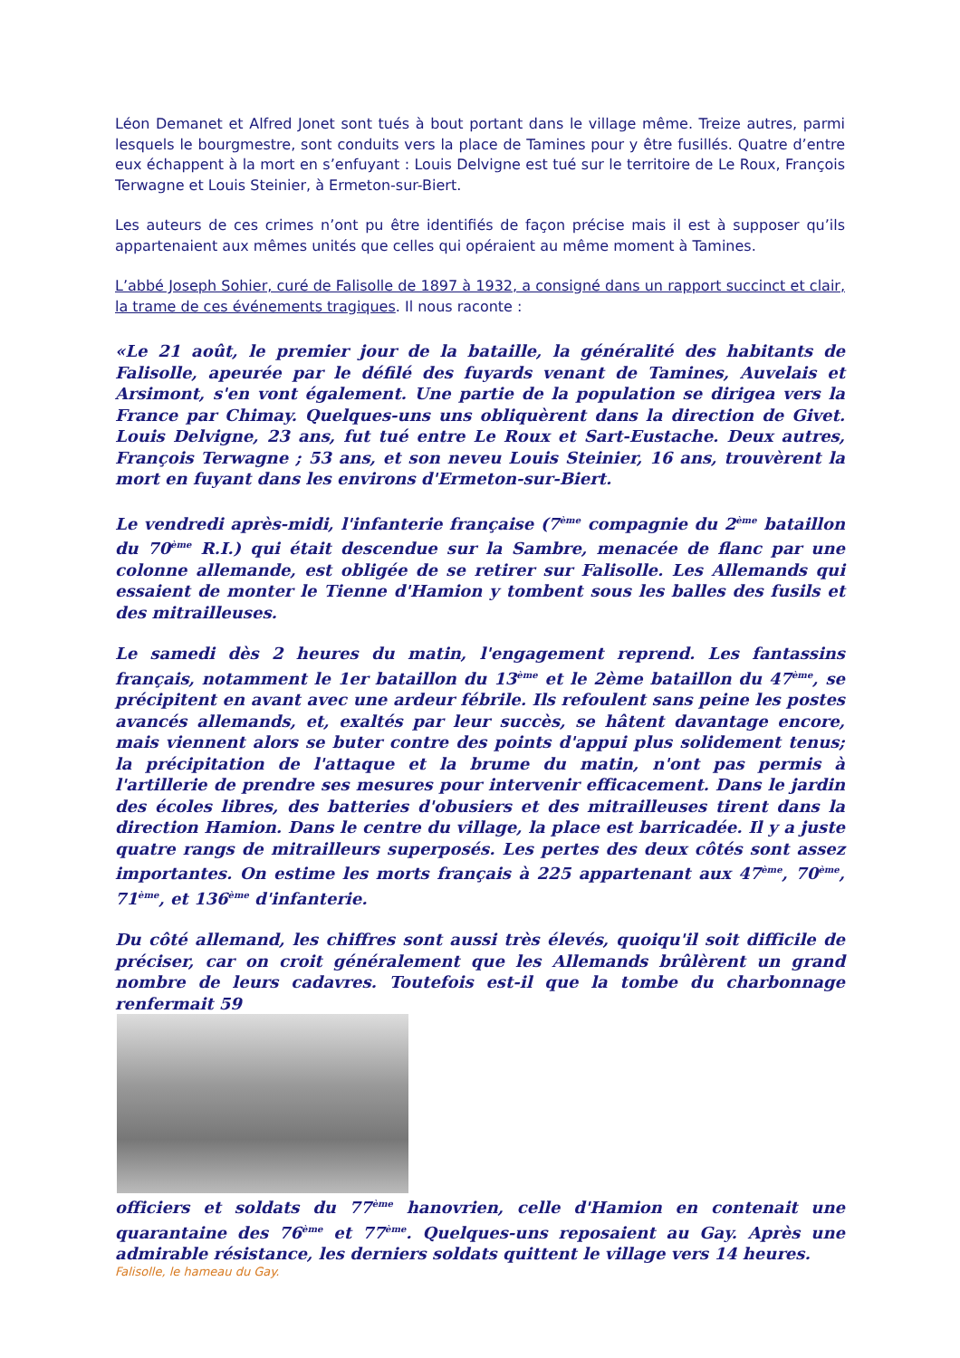Léon Demanet et Alfred Jonet sont tués à bout portant dans le village même. Treize autres, parmi lesquels le bourgmestre, sont conduits vers la place de Tamines pour y être fusillés. Quatre d’entre eux échappent à la mort en s’enfuyant : Louis Delvigne est tué sur le territoire de Le Roux, François Terwagne et Louis Steinier, à Ermeton-sur-Biert.
Les auteurs de ces crimes n’ont pu être identifiés de façon précise mais il est à supposer qu’ils appartenaient aux mêmes unités que celles qui opéraient au même moment à Tamines.
L’abbé Joseph Sohier, curé de Falisolle de 1897 à 1932, a consigné dans un rapport succinct et clair, la trame de ces événements tragiques. Il nous raconte :
«Le 21 août, le premier jour de la bataille, la généralité des habitants de Falisolle, apeurée par le défilé des fuyards venant de Tamines, Auvelais et Arsimont, s'en vont également. Une partie de la population se dirigea vers la France par Chimay. Quelques-uns uns obliquèrent dans la direction de Givet. Louis Delvigne, 23 ans, fut tué entre Le Roux et Sart-Eustache. Deux autres, François Terwagne ; 53 ans, et son neveu Louis Steinier, 16 ans, trouvèrent la mort en fuyant dans les environs d'Ermeton-sur-Biert.
Le vendredi après-midi, l'infanterie française (7<sup>ème</sup> compagnie du 2<sup>ème</sup> bataillon du 70<sup>ème</sup> R.I.) qui était descendue sur la Sambre, menacée de flanc par une colonne allemande, est obligée de se retirer sur Falisolle. Les Allemands qui essaient de monter le Tienne d'Hamion y tombent sous les balles des fusils et des mitrailleuses.
Le samedi dès 2 heures du matin, l'engagement reprend. Les fantassins français, notamment le 1er bataillon du 13<sup>ème</sup> et le 2ème bataillon du 47<sup>ème</sup>, se précipitent en avant avec une ardeur fébrile. Ils refoulent sans peine les postes avancés allemands, et, exaltés par leur succès, se hâtent davantage encore, mais viennent alors se buter contre des points d'appui plus solidement tenus; la précipitation de l'attaque et la brume du matin, n'ont pas permis à l'artillerie de prendre ses mesures pour intervenir efficacement. Dans le jardin des écoles libres, des batteries d'obusiers et des mitrailleuses tirent dans la direction Hamion. Dans le centre du village, la place est barricadée. Il y a juste quatre rangs de mitrailleurs superposés. Les pertes des deux côtés sont assez importantes. On estime les morts français à 225 appartenant aux 47<sup>ème</sup>, 70<sup>ème</sup>, 71<sup>ème</sup>, et 136<sup>ème</sup> d'infanterie.
Du côté allemand, les chiffres sont aussi très élevés, quoiqu'il soit difficile de préciser, car on croit généralement que les Allemands brûlèrent un grand nombre de leurs cadavres. Toutefois est-il que la tombe du charbonnage renfermait 59
officiers et soldats du 77<sup>ème</sup> hanovrien, celle d'Hamion en contenait une quarantaine des 76<sup>ème</sup> et 77<sup>ème</sup>. Quelques-uns reposaient au Gay. Après une admirable résistance, les derniers soldats quittent le village vers 14 heures.
Falisolle, le hameau du Gay.